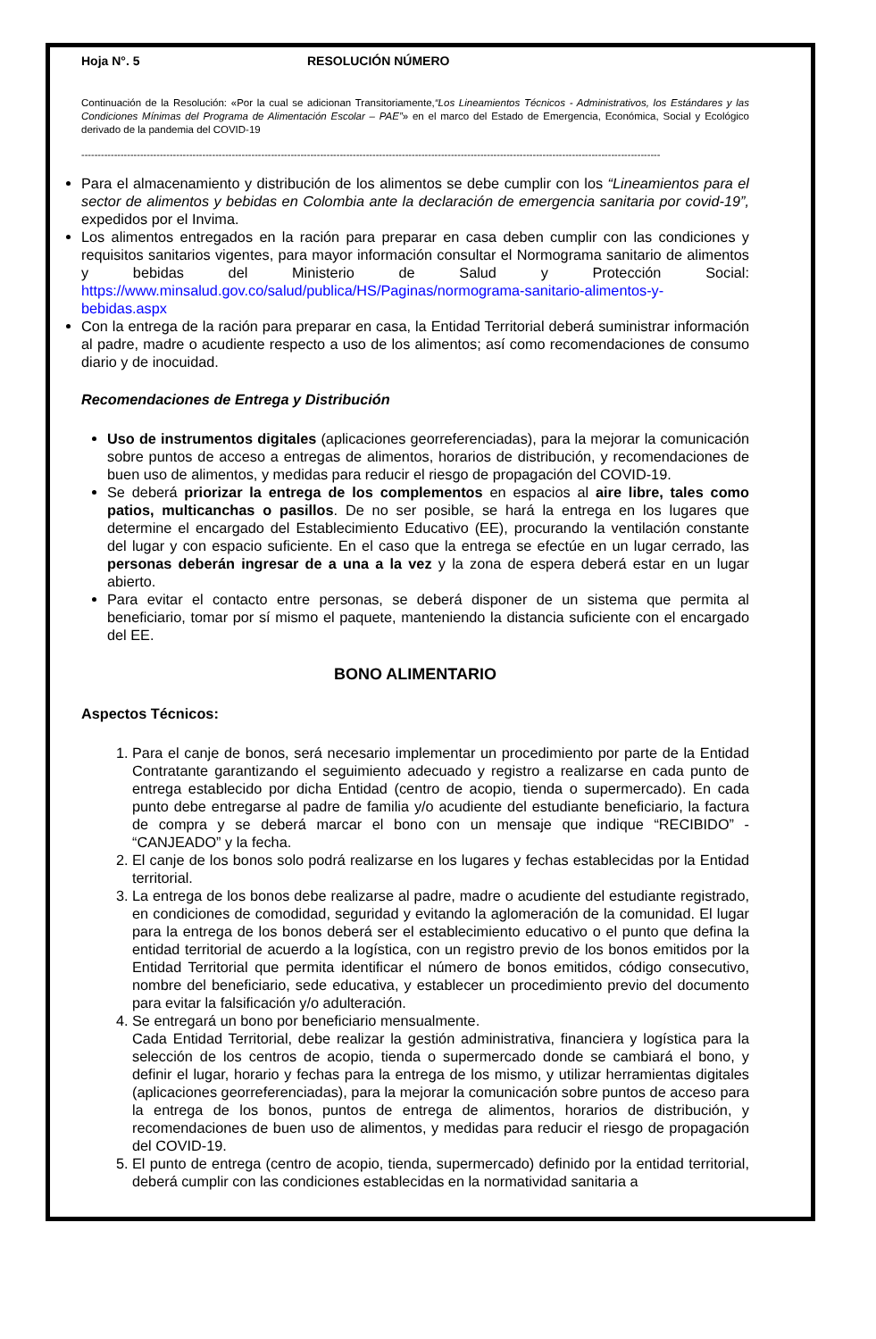Hoja N°. 5 RESOLUCIÓN NÚMERO
Continuación de la Resolución: «Por la cual se adicionan Transitoriamente,“Los Lineamientos Técnicos - Administrativos, los Estándares y las Condiciones Mínimas del Programa de Alimentación Escolar – PAE”» en el marco del Estado de Emergencia, Económica, Social y Ecológico derivado de la pandemia del COVID-19
---------------------------------------------------------------------------------------------------------------------------------------------------------------------------------
Para el almacenamiento y distribución de los alimentos se debe cumplir con los “Lineamientos para el sector de alimentos y bebidas en Colombia ante la declaración de emergencia sanitaria por covid-19”, expedidos por el Invima.
Los alimentos entregados en la ración para preparar en casa deben cumplir con las condiciones y requisitos sanitarios vigentes, para mayor información consultar el Normograma sanitario de alimentos y bebidas del Ministerio de Salud y Protección Social: https://www.minsalud.gov.co/salud/publica/HS/Paginas/normograma-sanitario-alimentos-y-bebidas.aspx
Con la entrega de la ración para preparar en casa, la Entidad Territorial deberá suministrar información al padre, madre o acudiente respecto a uso de los alimentos; así como recomendaciones de consumo diario y de inocuidad.
Recomendaciones de Entrega y Distribución
Uso de instrumentos digitales (aplicaciones georreferenciadas), para la mejorar la comunicación sobre puntos de acceso a entregas de alimentos, horarios de distribución, y recomendaciones de buen uso de alimentos, y medidas para reducir el riesgo de propagación del COVID-19.
Se deberá priorizar la entrega de los complementos en espacios al aire libre, tales como patios, multicanchas o pasillos. De no ser posible, se hará la entrega en los lugares que determine el encargado del Establecimiento Educativo (EE), procurando la ventilación constante del lugar y con espacio suficiente. En el caso que la entrega se efectúe en un lugar cerrado, las personas deberán ingresar de a una a la vez y la zona de espera deberá estar en un lugar abierto.
Para evitar el contacto entre personas, se deberá disponer de un sistema que permita al beneficiario, tomar por sí mismo el paquete, manteniendo la distancia suficiente con el encargado del EE.
BONO ALIMENTARIO
Aspectos Técnicos:
1. Para el canje de bonos, será necesario implementar un procedimiento por parte de la Entidad Contratante garantizando el seguimiento adecuado y registro a realizarse en cada punto de entrega establecido por dicha Entidad (centro de acopio, tienda o supermercado). En cada punto debe entregarse al padre de familia y/o acudiente del estudiante beneficiario, la factura de compra y se deberá marcar el bono con un mensaje que indique “RECIBIDO” - “CANJEADO” y la fecha.
2. El canje de los bonos solo podrá realizarse en los lugares y fechas establecidas por la Entidad territorial.
3. La entrega de los bonos debe realizarse al padre, madre o acudiente del estudiante registrado, en condiciones de comodidad, seguridad y evitando la aglomeración de la comunidad. El lugar para la entrega de los bonos deberá ser el establecimiento educativo o el punto que defina la entidad territorial de acuerdo a la logística, con un registro previo de los bonos emitidos por la Entidad Territorial que permita identificar el número de bonos emitidos, código consecutivo, nombre del beneficiario, sede educativa, y establecer un procedimiento previo del documento para evitar la falsificación y/o adulteración.
4. Se entregará un bono por beneficiario mensualmente.
Cada Entidad Territorial, debe realizar la gestión administrativa, financiera y logística para la selección de los centros de acopio, tienda o supermercado donde se cambiará el bono, y definir el lugar, horario y fechas para la entrega de los mismo, y utilizar herramientas digitales (aplicaciones georreferenciadas), para la mejorar la comunicación sobre puntos de acceso para la entrega de los bonos, puntos de entrega de alimentos, horarios de distribución, y recomendaciones de buen uso de alimentos, y medidas para reducir el riesgo de propagación del COVID-19.
5. El punto de entrega (centro de acopio, tienda, supermercado) definido por la entidad territorial, deberá cumplir con las condiciones establecidas en la normatividad sanitaria a